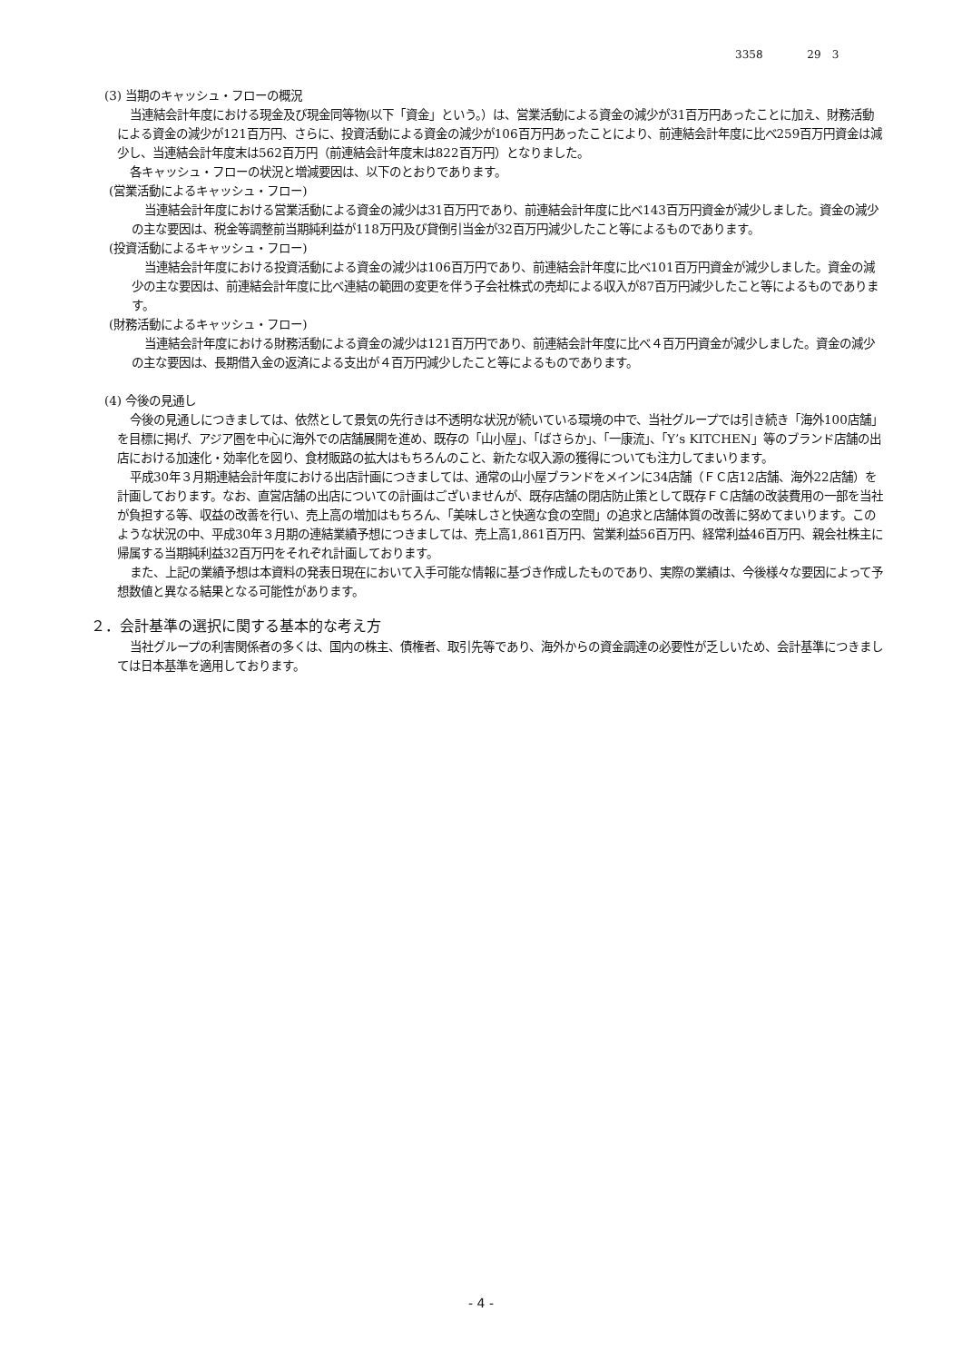3358 29　3
(3) 当期のキャッシュ・フローの概況
当連結会計年度における現金及び現金同等物(以下「資金」という。）は、営業活動による資金の減少が31百万円あったことに加え、財務活動による資金の減少が121百万円、さらに、投資活動による資金の減少が106百万円あったことにより、前連結会計年度に比べ259百万円資金は減少し、当連結会計年度末は562百万円（前連結会計年度末は822百万円）となりました。
各キャッシュ・フローの状況と増減要因は、以下のとおりであります。
(営業活動によるキャッシュ・フロー)
当連結会計年度における営業活動による資金の減少は31百万円であり、前連結会計年度に比べ143百万円資金が減少しました。資金の減少の主な要因は、税金等調整前当期純利益が118万円及び貸倒引当金が32百万円減少したこと等によるものであります。
(投資活動によるキャッシュ・フロー)
当連結会計年度における投資活動による資金の減少は106百万円であり、前連結会計年度に比べ101百万円資金が減少しました。資金の減少の主な要因は、前連結会計年度に比べ連結の範囲の変更を伴う子会社株式の売却による収入が87百万円減少したこと等によるものであります。
(財務活動によるキャッシュ・フロー)
当連結会計年度における財務活動による資金の減少は121百万円であり、前連結会計年度に比べ４百万円資金が減少しました。資金の減少の主な要因は、長期借入金の返済による支出が４百万円減少したこと等によるものであります。
(4) 今後の見通し
今後の見通しにつきましては、依然として景気の先行きは不透明な状況が続いている環境の中で、当社グループでは引き続き「海外100店舗」を目標に掲げ、アジア圏を中心に海外での店舗展開を進め、既存の「山小屋」、「ばさらか」、「一康流」、「Y’s KITCHEN」等のブランド店舗の出店における加速化・効率化を図り、食材販路の拡大はもちろんのこと、新たな収入源の獲得についても注力してまいります。
平成30年３月期連結会計年度における出店計画につきましては、通常の山小屋ブランドをメインに34店舗（ＦＣ店12店舗、海外22店舗）を計画しております。なお、直営店舗の出店についての計画はございませんが、既存店舗の閉店防止策として既存ＦＣ店舗の改装費用の一部を当社が負担する等、収益の改善を行い、売上高の増加はもちろん、「美味しさと快適な食の空間」の追求と店舗体質の改善に努めてまいります。このような状況の中、平成30年３月期の連結業績予想につきましては、売上高1,861百万円、営業利益56百万円、経常利益46百万円、親会社株主に帰属する当期純利益32百万円をそれぞれ計画しております。
また、上記の業績予想は本資料の発表日現在において入手可能な情報に基づき作成したものであり、実際の業績は、今後様々な要因によって予想数値と異なる結果となる可能性があります。
２．会計基準の選択に関する基本的な考え方
当社グループの利害関係者の多くは、国内の株主、債権者、取引先等であり、海外からの資金調達の必要性が乏しいため、会計基準につきましては日本基準を適用しております。
- 4 -